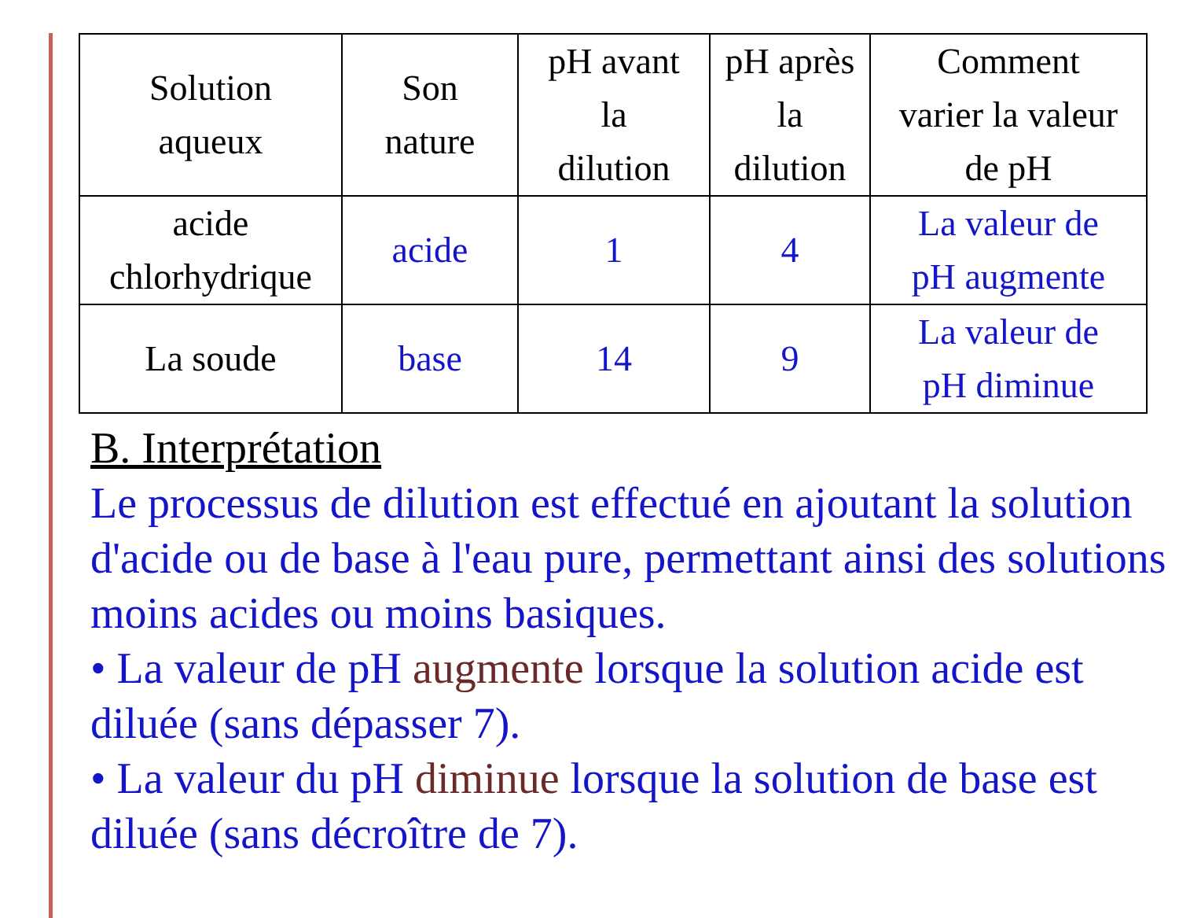| Solution aqueux | Son nature | pH avant la dilution | pH après la dilution | Comment varier la valeur de pH |
| acide chlorhydrique | acide | 1 | 4 | La valeur de pH augmente |
| La soude | base | 14 | 9 | La valeur de pH diminue |
B. Interprétation
Le processus de dilution est effectué en ajoutant la solution d'acide ou de base à l'eau pure, permettant ainsi des solutions moins acides ou moins basiques.
• La valeur de pH augmente lorsque la solution acide est diluée (sans dépasser 7).
• La valeur du pH diminue lorsque la solution de base est diluée (sans décroître de 7).